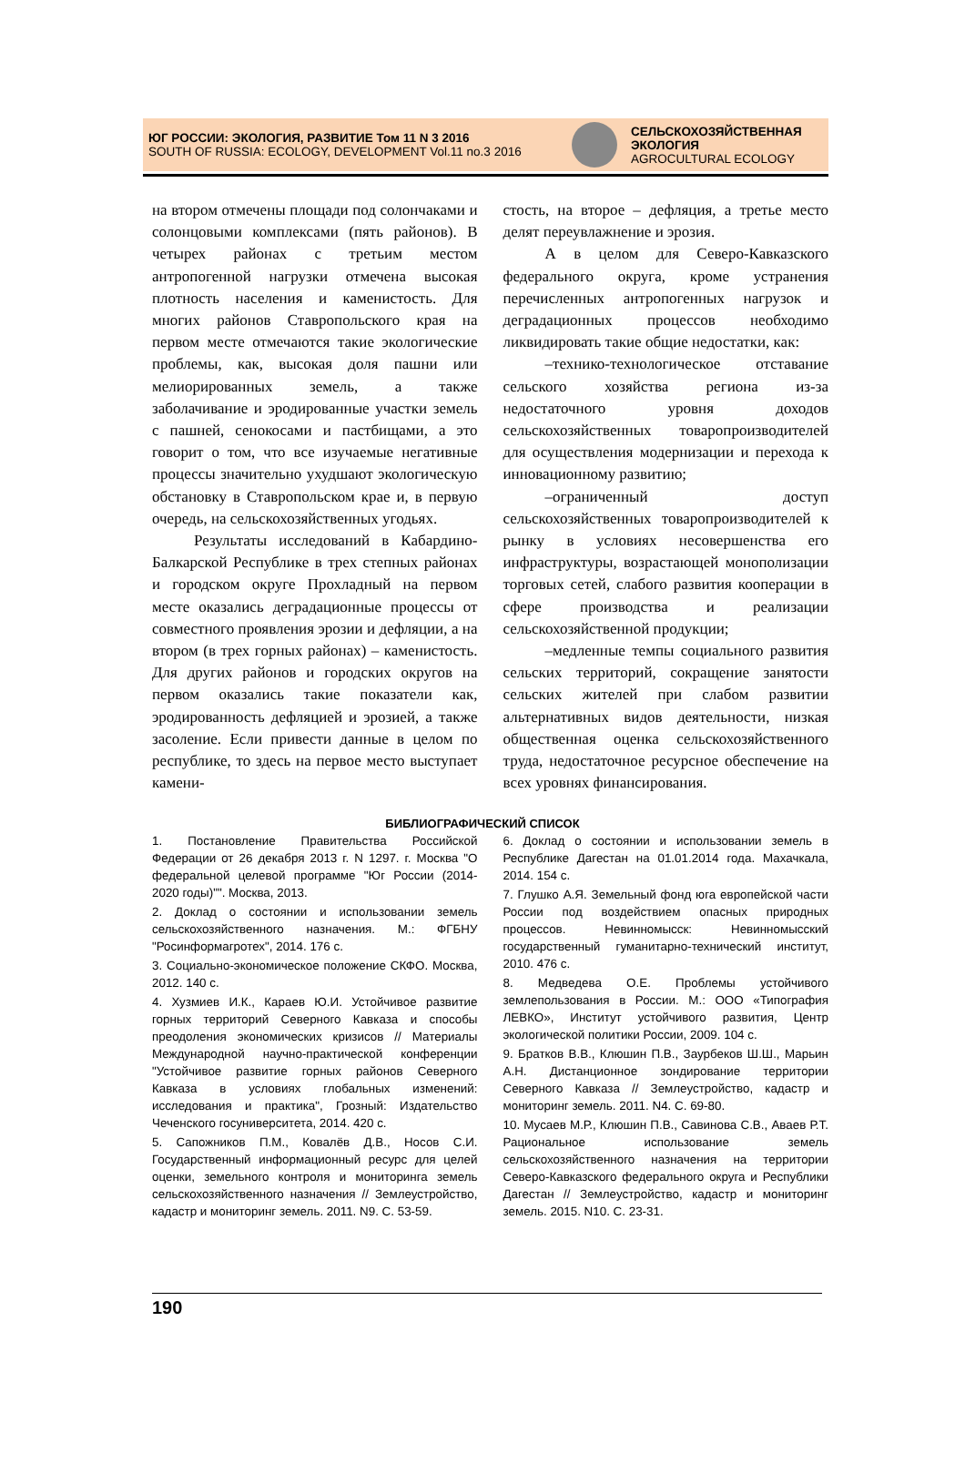ЮГ РОССИИ: ЭКОЛОГИЯ, РАЗВИТИЕ Том 11 N 3 2016
SOUTH OF RUSSIA: ECOLOGY, DEVELOPMENT Vol.11 no.3 2016
СЕЛЬСКОХОЗЯЙСТВЕННАЯ
ЭКОЛОГИЯ
AGROCULTURAL ECOLOGY
на втором отмечены площади под солончаками и солонцовыми комплексами (пять районов). В четырех районах с третьим местом антропогенной нагрузки отмечена высокая плотность населения и каменистость. Для многих районов Ставропольского края на первом месте отмечаются такие экологические проблемы, как, высокая доля пашни или мелиорированных земель, а также заболачивание и эродированные участки земель с пашней, сенокосами и пастбищами, а это говорит о том, что все изучаемые негативные процессы значительно ухудшают экологическую обстановку в Ставропольском крае и, в первую очередь, на сельскохозяйственных угодьях.
Результаты исследований в Кабардино-Балкарской Республике в трех степных районах и городском округе Прохладный на первом месте оказались деградационные процессы от совместного проявления эрозии и дефляции, а на втором (в трех горных районах) – каменистость. Для других районов и городских округов на первом оказались такие показатели как, эродированность дефляцией и эрозией, а также засоление. Если привести данные в целом по республике, то здесь на первое место выступает камени-
стость, на второе – дефляция, а третье место делят переувлажнение и эрозия.
А в целом для Северо-Кавказского федерального округа, кроме устранения перечисленных антропогенных нагрузок и деградационных процессов необходимо ликвидировать такие общие недостатки, как:
–технико-технологическое отставание сельского хозяйства региона из-за недостаточного уровня доходов сельскохозяйственных товаропроизводителей для осуществления модернизации и перехода к инновационному развитию;
–ограниченный доступ сельскохозяйственных товаропроизводителей к рынку в условиях несовершенства его инфраструктуры, возрастающей монополизации торговых сетей, слабого развития кооперации в сфере производства и реализации сельскохозяйственной продукции;
–медленные темпы социального развития сельских территорий, сокращение занятости сельских жителей при слабом развитии альтернативных видов деятельности, низкая общественная оценка сельскохозяйственного труда, недостаточное ресурсное обеспечение на всех уровнях финансирования.
БИБЛИОГРАФИЧЕСКИЙ СПИСОК
1. Постановление Правительства Российской Федерации от 26 декабря 2013 г. N 1297. г. Москва "О федеральной целевой программе "Юг России (2014-2020 годы)"". Москва, 2013.
2. Доклад о состоянии и использовании земель сельскохозяйственного назначения. М.: ФГБНУ "Росинформагротех", 2014. 176 с.
3. Социально-экономическое положение СКФО. Москва, 2012. 140 с.
4. Хузмиев И.К., Караев Ю.И. Устойчивое развитие горных территорий Северного Кавказа и способы преодоления экономических кризисов // Материалы Международной научно-практической конференции "Устойчивое развитие горных районов Северного Кавказа в условиях глобальных изменений: исследования и практика", Грозный: Издательство Чеченского госуниверситета, 2014. 420 с.
5. Сапожников П.М., Ковалёв Д.В., Носов С.И. Государственный информационный ресурс для целей оценки, земельного контроля и мониторинга земель сельскохозяйственного назначения // Землеустройство, кадастр и мониторинг земель. 2011. N9. С. 53-59.
6. Доклад о состоянии и использовании земель в Республике Дагестан на 01.01.2014 года. Махачкала, 2014. 154 с.
7. Глушко А.Я. Земельный фонд юга европейской части России под воздействием опасных природных процессов. Невинномысск: Невинномысский государственный гуманитарно-технический институт, 2010. 476 с.
8. Медведева О.Е. Проблемы устойчивого землепользования в России. М.: ООО «Типография ЛЕВКО», Институт устойчивого развития, Центр экологической политики России, 2009. 104 с.
9. Братков В.В., Клюшин П.В., Заурбеков Ш.Ш., Марьин А.Н. Дистанционное зондирование территории Северного Кавказа // Землеустройство, кадастр и мониторинг земель. 2011. N4. С. 69-80.
10. Мусаев М.Р., Клюшин П.В., Савинова С.В., Аваев Р.Т. Рациональное использование земель сельскохозяйственного назначения на территории Северо-Кавказского федерального округа и Республики Дагестан // Землеустройство, кадастр и мониторинг земель. 2015. N10. С. 23-31.
190